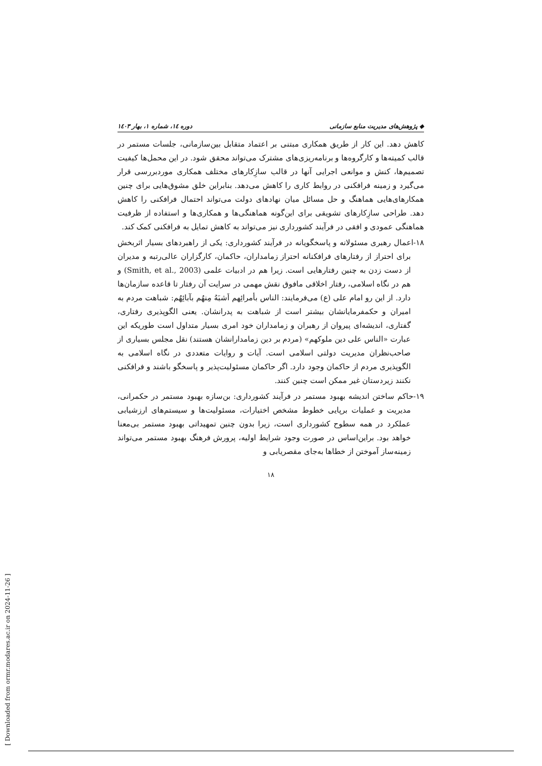◆ پژوهش‌های مدیریت منابع سازمانی دوره ١٤، شماره ١، بهار ١٤٠٣
کاهش دهد. این کار از طریق همکاری مبتنی بر اعتماد متقابل بین‌سازمانی، جلسات مستمر در قالب کمیته‌ها و کارگروه‌ها و برنامه‌ریزی‌های مشترک می‌تواند محقق شود. در این محمل‌ها کیفیت تصمیم‌ها، کنش و موانعی اجرایی آنها در قالب سازِکارهای مختلف همکاری موردبررسی قرار می‌گیرد و زمینه فرافکنی در روابط کاری را کاهش می‌دهد. بنابراین خلق مشوق‌هایی برای چنین همکارهای‌هایی هماهنگ و حل مسائل میان نهادهای دولت می‌تواند احتمال فرافکنی را کاهش دهد. طراحی سازِکارهای تشویقی برای این‌گونه هماهنگی‌ها و همکاری‌ها و استفاده از ظرفیت هماهنگی عمودی و افقی در فرآیند کشورداری نیز می‌تواند به کاهش تمایل به فرافکنی کمک کند.
١٨-اعمال رهبری مسئولانه و پاسخگویانه در فرآیند کشورداری: یکی از راهبردهای بسیار اثربخش برای احتراز از رفتارهای فرافکنانه احتراز زمامداران، حاکمان، کارگزاران عالی‌رتبه و مدیران از دست زدن به چنین رفتارهایی است. زیرا هم در ادبیات علمی (Smith, et al., 2003) و هم در نگاه اسلامی، رفتار اخلاقی مافوق نقش مهمی در سرایت آن رفتار تا قاعده سازمان‌ها دارد. از این رو امام علی (ع) می‌فرمایند: الناس بأمرائِهم اَشبَهُ مِنهُم بآبائِهُم: شباهت مردم به امیران و حکمفرمایانشان بیشتر است از شباهت به پدرانشان. یعنی الگوپذیری رفتاری، گفتاری، اندیشه‌ای پیروان از رهبران و زمامداران خود امری بسیار متداول است طوریکه این عبارت «الناس علی دین ملوکهم» (مردم بر دین زمامدارانشان هستند) نقل مجلس بسیاری از صاحب‌نظران مدیریت دولتی اسلامی است. آیات و روایات متعددی در نگاه اسلامی به الگوپذیری مردم از حاکمان وجود دارد. اگر حاکمان مسئولیت‌پذیر و پاسخگو باشند و فرافکنی نکنند زیردستان غیر ممکن است چنین کنند.
١٩-حاکم ساختن اندیشه بهبود مستمر در فرآیند کشورداری: بن‌سازه بهبود مستمر در حکمرانی، مدیریت و عملیات برپایی خطوط مشخص اختیارات، مسئولیت‌ها و سیستم‌های ارزشیابی عملکرد در همه سطوح کشورداری است، زیرا بدون چنین تمهیداتی بهبود مستمر بی‌معنا خواهد بود. براین‌اساس در صورت وجود شرایط اولیه، پرورش فرهنگ بهبود مستمر می‌تواند زمینه‌ساز آموختن از خطاها به‌جای مقصریابی و
١٨
[ Downloaded from ormr.modares.ac.ir on 2024-11-26 ]